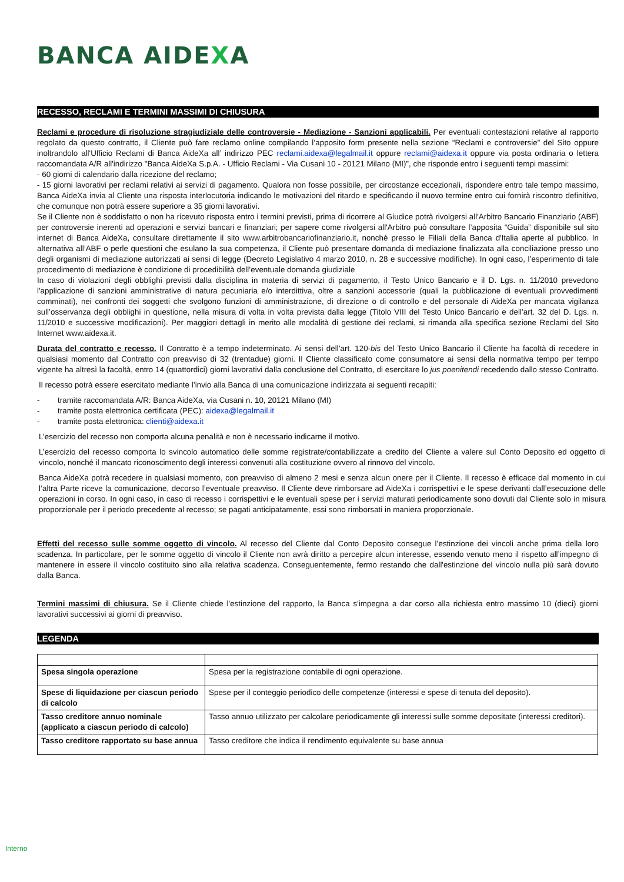BANCA AIDEXA
RECESSO, RECLAMI E TERMINI MASSIMI DI CHIUSURA
Reclami e procedure di risoluzione stragiudiziale delle controversie - Mediazione - Sanzioni applicabili. Per eventuali contestazioni relative al rapporto regolato da questo contratto, il Cliente può fare reclamo online compilando l’apposito form presente nella sezione “Reclami e controversie” del Sito oppure inoltrandolo all'Ufficio Reclami di Banca AideXa all’ indirizzo PEC reclami.aidexa@legalmail.it oppure reclami@aidexa.it oppure via posta ordinaria o lettera raccomandata A/R all'indirizzo "Banca AideXa S.p.A. - Ufficio Reclami - Via Cusani 10 - 20121 Milano (MI)”, che risponde entro i seguenti tempi massimi:
- 60 giorni di calendario dalla ricezione del reclamo;
- 15 giorni lavorativi per reclami relativi ai servizi di pagamento. Qualora non fosse possibile, per circostanze eccezionali, rispondere entro tale tempo massimo, Banca AideXa invia al Cliente una risposta interlocutoria indicando le motivazioni del ritardo e specificando il nuovo termine entro cui fornirà riscontro definitivo, che comunque non potrà essere superiore a 35 giorni lavorativi.
Se il Cliente non è soddisfatto o non ha ricevuto risposta entro i termini previsti, prima di ricorrere al Giudice potrà rivolgersi all'Arbitro Bancario Finanziario (ABF) per controversie inerenti ad operazioni e servizi bancari e finanziari; per sapere come rivolgersi all'Arbitro può consultare l’apposita “Guida” disponibile sul sito internet di Banca AideXa, consultare direttamente il sito www.arbitrobancariofinanziario.it, nonché presso le Filiali della Banca d'Italia aperte al pubblico. In alternativa all’ABF o perle questioni che esulano la sua competenza, il Cliente può presentare domanda di mediazione finalizzata alla conciliazione presso uno degli organismi di mediazione autorizzati ai sensi di legge (Decreto Legislativo 4 marzo 2010, n. 28 e successive modifiche). In ogni caso, l’esperimento di tale procedimento di mediazione è condizione di procedibilità dell’eventuale domanda giudiziale
In caso di violazioni degli obblighi previsti dalla disciplina in materia di servizi di pagamento, il Testo Unico Bancario e il D. Lgs. n. 11/2010 prevedono l'applicazione di sanzioni amministrative di natura pecuniaria e/o interdittiva, oltre a sanzioni accessorie (quali la pubblicazione di eventuali provvedimenti comminati), nei confronti dei soggetti che svolgono funzioni di amministrazione, di direzione o di controllo e del personale di AideXa per mancata vigilanza sull’osservanza degli obblighi in questione, nella misura di volta in volta prevista dalla legge (Titolo VIII del Testo Unico Bancario e dell’art. 32 del D. Lgs. n. 11/2010 e successive modificazioni). Per maggiori dettagli in merito alle modalità di gestione dei reclami, si rimanda alla specifica sezione Reclami del Sito Internet www.aidexa.it.
Durata del contratto e recesso. Il Contratto è a tempo indeterminato. Ai sensi dell’art. 120-bis del Testo Unico Bancario il Cliente ha facoltà di recedere in qualsiasi momento dal Contratto con preavviso di 32 (trentadue) giorni. Il Cliente classificato come consumatore ai sensi della normativa tempo per tempo vigente ha altresì la facoltà, entro 14 (quattordici) giorni lavorativi dalla conclusione del Contratto, di esercitare lo jus poenitendi recedendo dallo stesso Contratto.
Il recesso potrà essere esercitato mediante l’invio alla Banca di una comunicazione indirizzata ai seguenti recapiti:
- tramite raccomandata A/R: Banca AideXa, via Cusani n. 10, 20121 Milano (MI)
- tramite posta elettronica certificata (PEC): aidexa@legalmail.it
- tramite posta elettronica: clienti@aidexa.it
L’esercizio del recesso non comporta alcuna penalità e non è necessario indicarne il motivo.
L’esercizio del recesso comporta lo svincolo automatico delle somme registrate/contabilizzate a credito del Cliente a valere sul Conto Deposito ed oggetto di vincolo, nonché il mancato riconoscimento degli interessi convenuti alla costituzione ovvero al rinnovo del vincolo.
Banca AideXa potrà recedere in qualsiasi momento, con preavviso di almeno 2 mesi e senza alcun onere per il Cliente. Il recesso è efficace dal momento in cui l’altra Parte riceve la comunicazione, decorso l’eventuale preavviso. Il Cliente deve rimborsare ad AideXa i corrispettivi e le spese derivanti dall’esecuzione delle operazioni in corso. In ogni caso, in caso di recesso i corrispettivi e le eventuali spese per i servizi maturati periodicamente sono dovuti dal Cliente solo in misura proporzionale per il periodo precedente al recesso; se pagati anticipatamente, essi sono rimborsati in maniera proporzionale.
Effetti del recesso sulle somme oggetto di vincolo. Al recesso del Cliente dal Conto Deposito consegue l’estinzione dei vincoli anche prima della loro scadenza. In particolare, per le somme oggetto di vincolo il Cliente non avrà diritto a percepire alcun interesse, essendo venuto meno il rispetto all’impegno di mantenere in essere il vincolo costituito sino alla relativa scadenza. Conseguentemente, fermo restando che dall'estinzione del vincolo nulla più sarà dovuto dalla Banca.
Termini massimi di chiusura. Se il Cliente chiede l'estinzione del rapporto, la Banca s'impegna a dar corso alla richiesta entro massimo 10 (dieci) giorni lavorativi successivi ai giorni di preavviso.
LEGENDA
| Spesa singola operazione | Spesa per la registrazione contabile di ogni operazione. |
| Spese di liquidazione per ciascun periodo di calcolo | Spese per il conteggio periodico delle competenze (interessi e spese di tenuta del deposito). |
| Tasso creditore annuo nominale (applicato a ciascun periodo di calcolo) | Tasso annuo utilizzato per calcolare periodicamente gli interessi sulle somme depositate (interessi creditori). |
| Tasso creditore rapportato su base annua | Tasso creditore che indica il rendimento equivalente su base annua |
Interno